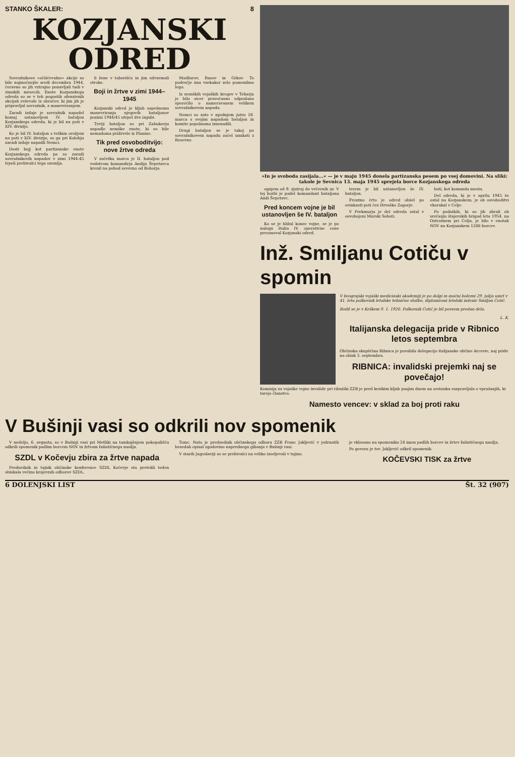STANKO ŠKALER: 8
KOZJANSKI
ODRED
Sovražnikove »očiščevalne« akcije so bile najmočnejše sredi decembra 1944, čeravno so jih vztrajno ponavljali tudi v zimskih mesecih. Enote Kozjanskega odreda so se v teh pogostih ofenzivnih akcijah reševale iz obročev, ki jim jih je pripravljal sovražnik, z manevriranjem.
Zaradi izdaje je sovražnik napadel komaj ustanovljeni IV. bataljon Kozjanskega odreda, ki je bil na poti v XIV. divizijo.
Ko je bil IV. bataljon s težkim orožjem na poti v XIV. divizijo, so ga pri Kalobju zaradi izdaje napadli Nemci.
Dosti bojj kot partizanske enote Kozjanskega odreda pa so zaradi sovražnikovih napadov v zimi 1944-45 trpeli prebivalci tega ozemlja.
li žene v taborišča in jim odvzemali otroke.
Boji in žrtve v zimi 1944–1945
Kozjanski odred je kljub uspešnemu manevriranju njegovih bataljonov pozimi 1944/45 utrpel dve izgubi.
Tretji bataljon so pri Zabukovju napadle nemške enote, ki so bile nemadoma pridrvele iz Planine.
Tik pred osvoboditvijo: nove žrtve odreda
V začetku marca je II. bataljon pod vodstvom komandirja Andija Šepetavca krenil na pohod severno od Bohorja.
Madžarov, Rusov in Grkov. To področje ima vsekakor zelo pomembno lego.
Iz nemških vojaških krogov v Teharju je bilo sicer pravočasno odposlano sporočilo o nameravanem velikem sovražnikovem napadu.
Nemci so zato v zgodnjem jutru 18. marca s svojim napadom bataljon in komite popolnoma iznenadili.
Drugi bataljon se je takoj po sovražnikovem napadu začel umikati z Resevne.
»In je svoboda zasijala...« — je v maju 1945 donela partizanska pesem po vsej domovini. Na sliki: takole je Sevnica 13. maja 1945 sprejela borce Kozjanskega odreda
ognjem od 8. zjutraj do večernih ur. V tej borbi je padel komandant bataljona Andi Šepetavc.
Pred koncem vojne je bil ustanovljen še IV. bataljon
Ko se je bližal konec vojne, se je po nalogu štaba IV. operativne cone preosnoval Kozjanski odred.
terem je bil ustanovljen še IV. bataljon.
Frontno črto je odred obšel po ovinkasti poti čez Hrvaško Zagorje.
V Prekmurju je del odreda ostal v osvobojeni Murski Soboti.
boti, kot komanda mesta.
Del odreda, ki je v aprilu 1945 še ostal na Kozjanskem, je ob osvoboditvi vkorakal v Celje.
Po podatkih, ki so jih zbrali ob srečanju štajerskih brigad leta 1954. na Ostrožnem pri Celju, je bilo v enotah NOV na Kozjanskem 1266 borcev.
Inž. Smiljanu Cotiču v spomin
V beograjski vojaški medicinski akademiji je po dolgi in mučni bolezni 29. julija umrl v 41. letu polkovnik letalske tehnične službe, diplomirani letalski inženir Smiljan Cotič.
Rodil se je v Krškem 9. 1. 1926. Polkovnik Cotič je bil povsem predan delu.
L. K.
Italijanska delegacija pride v Ribnico letos septembra
Občinska skupščina Ribnica je povabila delegacijo italijanske občine Arcevie, naj pride na obisk 3. septembra.
RIBNICA: invalidski prejemki naj se povečajo!
Komisija za vojaške vojne invalide pri ribniški ZZB je pred kratkim kljub pasjim dnem na sestanku razpravljala o vprašanjih, ki tarejo članstvo.
Namesto vencev: v sklad za boj proti raku
V Bušinji vasi so odkrili nov spomenik
V nedeljo, 6. avgusta, so v Bušinji vasi pri Metliki na tamkajšnjem pokopališču odkrili spomenik padlim borcem NOV in žrtvam fašističnega nasilja.
SZDL v Kočevju zbira za žrtve napada
Predsednik in tajnik občinske konference SZDL Kočevje sta pretekli teden obiskala večino krajevnih odborov SZDL.
Tomc. Nato je predsednik občinskega odbora ZZB Franc Jakljevič v jedrnatih besedah opisal zgodovino naprednega gibanja v Bušinji vasi.
V starih Jugoslaviji so se prebivalci na veliko izseljevali v tujino.
je vklesano na spomeniku 24 imen padlih borcev in žrtev fašističnega nasilja.
Po govoru je tov. Jakljevič odkril spomenik.
KOČEVSKI TISK za žrtve
6 DOLENJSKI LIST Št. 32 (907)